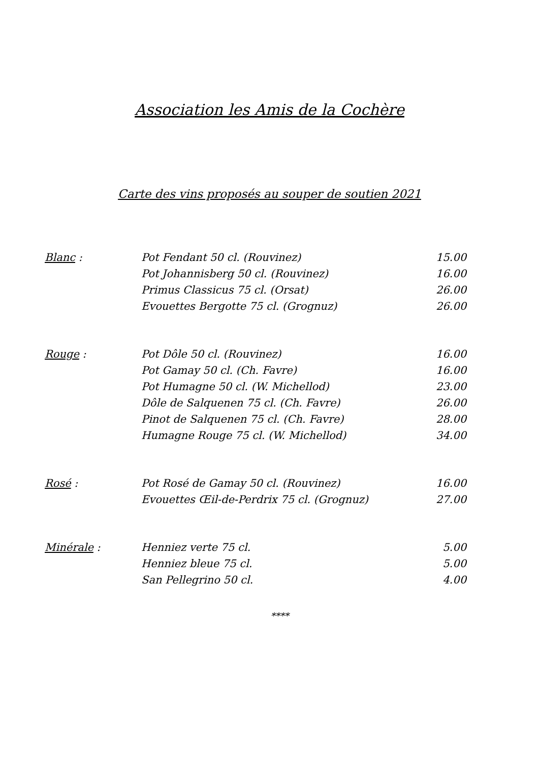Association les Amis de la Cochère
Carte des vins proposés au souper de soutien 2021
| Blanc : | Pot Fendant 50 cl. (Rouvinez) | 15.00 |
| | Pot Johannisberg 50 cl. (Rouvinez) | 16.00 |
| | Primus Classicus 75 cl. (Orsat) | 26.00 |
| | Evouettes Bergotte 75 cl. (Grognuz) | 26.00 |
| Rouge : | Pot Dôle 50 cl. (Rouvinez) | 16.00 |
| | Pot Gamay 50 cl. (Ch. Favre) | 16.00 |
| | Pot Humagne 50 cl. (W. Michellod) | 23.00 |
| | Dôle de Salquenen 75 cl. (Ch. Favre) | 26.00 |
| | Pinot de Salquenen 75 cl. (Ch. Favre) | 28.00 |
| | Humagne Rouge 75 cl. (W. Michellod) | 34.00 |
| Rosé : | Pot Rosé de Gamay 50 cl. (Rouvinez) | 16.00 |
| | Evouettes Œil-de-Perdrix 75 cl. (Grognuz) | 27.00 |
| Minérale : | Henniez verte 75 cl. | 5.00 |
| | Henniez bleue 75 cl. | 5.00 |
| | San Pellegrino 50 cl. | 4.00 |
****